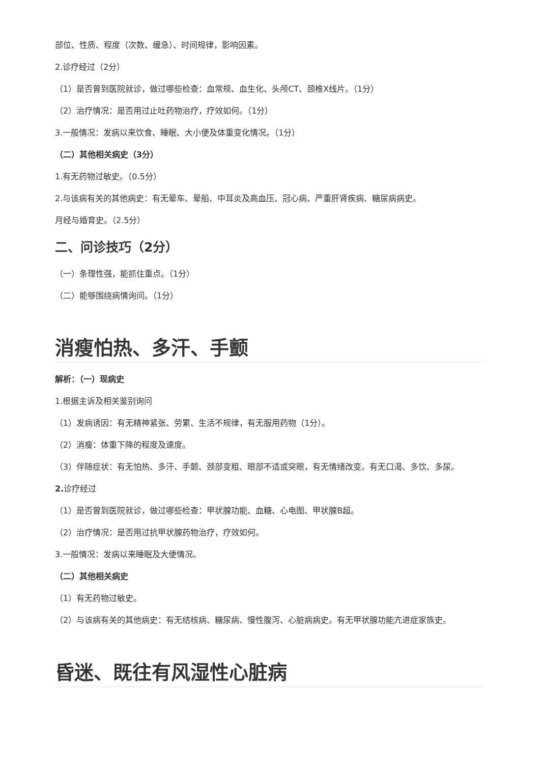部位、性质、程度（次数、缓急）、时间规律，影响因素。
2.诊疗经过（2分）
（1）是否曾到医院就诊，做过哪些检查：血常规、血生化、头颅CT、颈椎X线片。（1分）
（2）治疗情况：是否用过止吐药物治疗，疗效如何。（1分）
3.一般情况：发病以来饮食、睡眠、大小便及体重变化情况。（1分）
（二）其他相关病史（3分）
1.有无药物过敏史。（0.5分）
2.与该病有关的其他病史：有无晕车、晕船、中耳炎及高血压、冠心病、严重肝肾疾病、糖尿病病史。
月经与婚育史。（2.5分）
二、问诊技巧（2分）
（一）条理性强，能抓住重点。（1分）
（二）能够围绕病情询问。（1分）
消瘦怕热、多汗、手颤
解析：（一）现病史
1.根据主诉及相关鉴别询问
（1）发病诱因：有无精神紧张、劳累、生活不规律，有无服用药物（1分）。
（2）消瘦：体重下降的程度及速度。
（3）伴随症状：有无怕热、多汗、手颤、颈部变粗、眼部不适或突眼，有无情绪改变。有无口渴、多饮、多尿。
2. 诊疗经过
（1）是否曾到医院就诊，做过哪些检查：甲状腺功能、血糖、心电图、甲状腺B超。
（2）治疗情况：是否用过抗甲状腺药物治疗，疗效如何。
3.一般情况：发病以来睡眠及大便情况。
（二）其他相关病史
（1）有无药物过敏史。
（2）与该病有关的其他病史：有无结核病、糖尿病、慢性腹泻、心脏病病史。有无甲状腺功能亢进症家族史。
昏迷、既往有风湿性心脏病